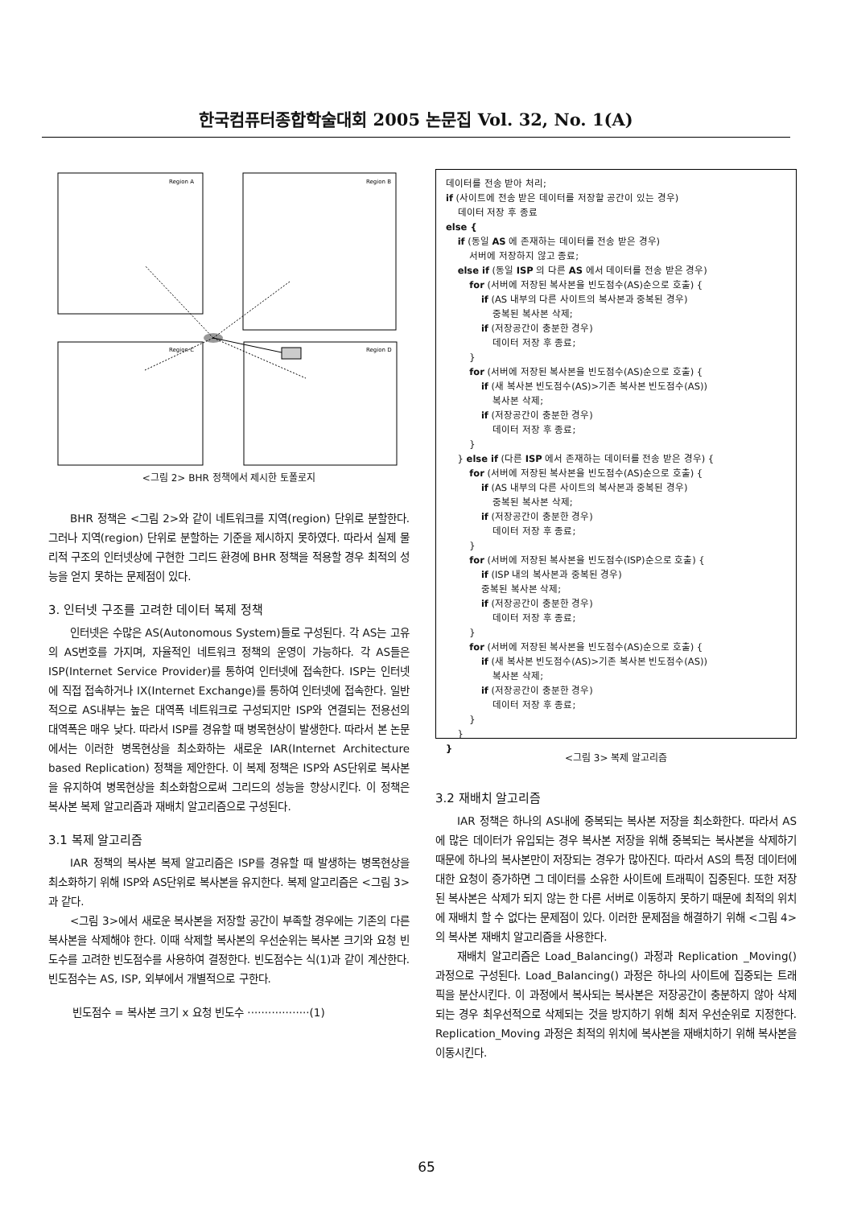한국컴퓨터종합학술대회 2005 논문집 Vol. 32, No. 1(A)
Region A
Region B
Region C
Region D
<그림 2> BHR 정책에서 제시한 토폴로지
BHR 정책은 <그림 2>와 같이 네트워크를 지역(region) 단위로 분할한다. 그러나 지역(region) 단위로 분할하는 기준을 제시하지 못하였다. 따라서 실제 물리적 구조의 인터넷상에 구현한 그리드 환경에 BHR 정책을 적용할 경우 최적의 성능을 얻지 못하는 문제점이 있다.
3. 인터넷 구조를 고려한 데이터 복제 정책
인터넷은 수많은 AS(Autonomous System)들로 구성된다. 각 AS는 고유의 AS번호를 가지며, 자율적인 네트워크 정책의 운영이 가능하다. 각 AS들은 ISP(Internet Service Provider)를 통하여 인터넷에 접속한다. ISP는 인터넷에 직접 접속하거나 IX(Internet Exchange)를 통하여 인터넷에 접속한다. 일반적으로 AS내부는 높은 대역폭 네트워크로 구성되지만 ISP와 연결되는 전용선의 대역폭은 매우 낮다. 따라서 ISP를 경유할 때 병목현상이 발생한다. 따라서 본 논문에서는 이러한 병목현상을 최소화하는 새로운 IAR(Internet Architecture based Replication) 정책을 제안한다. 이 복제 정책은 ISP와 AS단위로 복사본을 유지하여 병목현상을 최소화함으로써 그리드의 성능을 향상시킨다. 이 정책은 복사본 복제 알고리즘과 재배치 알고리즘으로 구성된다.
3.1 복제 알고리즘
IAR 정책의 복사본 복제 알고리즘은 ISP를 경유할 때 발생하는 병목현상을 최소화하기 위해 ISP와 AS단위로 복사본을 유지한다. 복제 알고리즘은 <그림 3>과 같다.
<그림 3>에서 새로운 복사본을 저장할 공간이 부족할 경우에는 기존의 다른 복사본을 삭제해야 한다. 이때 삭제할 복사본의 우선순위는 복사본 크기와 요청 빈도수를 고려한 빈도점수를 사용하여 결정한다. 빈도점수는 식(1)과 같이 계산한다. 빈도점수는 AS, ISP, 외부에서 개별적으로 구한다.
빈도점수 = 복사본 크기 x 요청 빈도수 ··················(1)
데이터를 전송 받아 처리; if (사이트에 전송 받은 데이터를 저장할 공간이 있는 경우) 데이터 저장 후 종료 else { if (동일 AS 에 존재하는 데이터를 전송 받은 경우) 서버에 저장하지 않고 종료; else if (동일 ISP 의 다른 AS 에서 데이터를 전송 받은 경우) for (서버에 저장된 복사본을 빈도점수(AS)순으로 호출) { if (AS 내부의 다른 사이트의 복사본과 중복된 경우) 중복된 복사본 삭제; if (저장공간이 충분한 경우) 데이터 저장 후 종료; } for (서버에 저장된 복사본을 빈도점수(AS)순으로 호출) { if (새 복사본 빈도점수(AS)>기존 복사본 빈도점수(AS)) 복사본 삭제; if (저장공간이 충분한 경우) 데이터 저장 후 종료; } } else if (다른 ISP 에서 존재하는 데이터를 전송 받은 경우) { for (서버에 저장된 복사본을 빈도점수(AS)순으로 호출) { if (AS 내부의 다른 사이트의 복사본과 중복된 경우) 중복된 복사본 삭제; if (저장공간이 충분한 경우) 데이터 저장 후 종료; } for (서버에 저장된 복사본을 빈도점수(ISP)순으로 호출) { if (ISP 내의 복사본과 중복된 경우) 중복된 복사본 삭제; if (저장공간이 충분한 경우) 데이터 저장 후 종료; } for (서버에 저장된 복사본을 빈도점수(AS)순으로 호출) { if (새 복사본 빈도점수(AS)>기존 복사본 빈도점수(AS)) 복사본 삭제; if (저장공간이 충분한 경우) 데이터 저장 후 종료; } } }
<그림 3> 복제 알고리즘
3.2 재배치 알고리즘
IAR 정책은 하나의 AS내에 중복되는 복사본 저장을 최소화한다. 따라서 AS에 많은 데이터가 유입되는 경우 복사본 저장을 위해 중복되는 복사본을 삭제하기 때문에 하나의 복사본만이 저장되는 경우가 많아진다. 따라서 AS의 특정 데이터에 대한 요청이 증가하면 그 데이터를 소유한 사이트에 트래픽이 집중된다. 또한 저장된 복사본은 삭제가 되지 않는 한 다른 서버로 이동하지 못하기 때문에 최적의 위치에 재배치 할 수 없다는 문제점이 있다. 이러한 문제점을 해결하기 위해 <그림 4>의 복사본 재배치 알고리즘을 사용한다.
재배치 알고리즘은 Load_Balancing() 과정과 Replication _Moving() 과정으로 구성된다. Load_Balancing() 과정은 하나의 사이트에 집중되는 트래픽을 분산시킨다. 이 과정에서 복사되는 복사본은 저장공간이 충분하지 않아 삭제되는 경우 최우선적으로 삭제되는 것을 방지하기 위해 최저 우선순위로 지정한다. Replication_Moving 과정은 최적의 위치에 복사본을 재배치하기 위해 복사본을 이동시킨다.
65